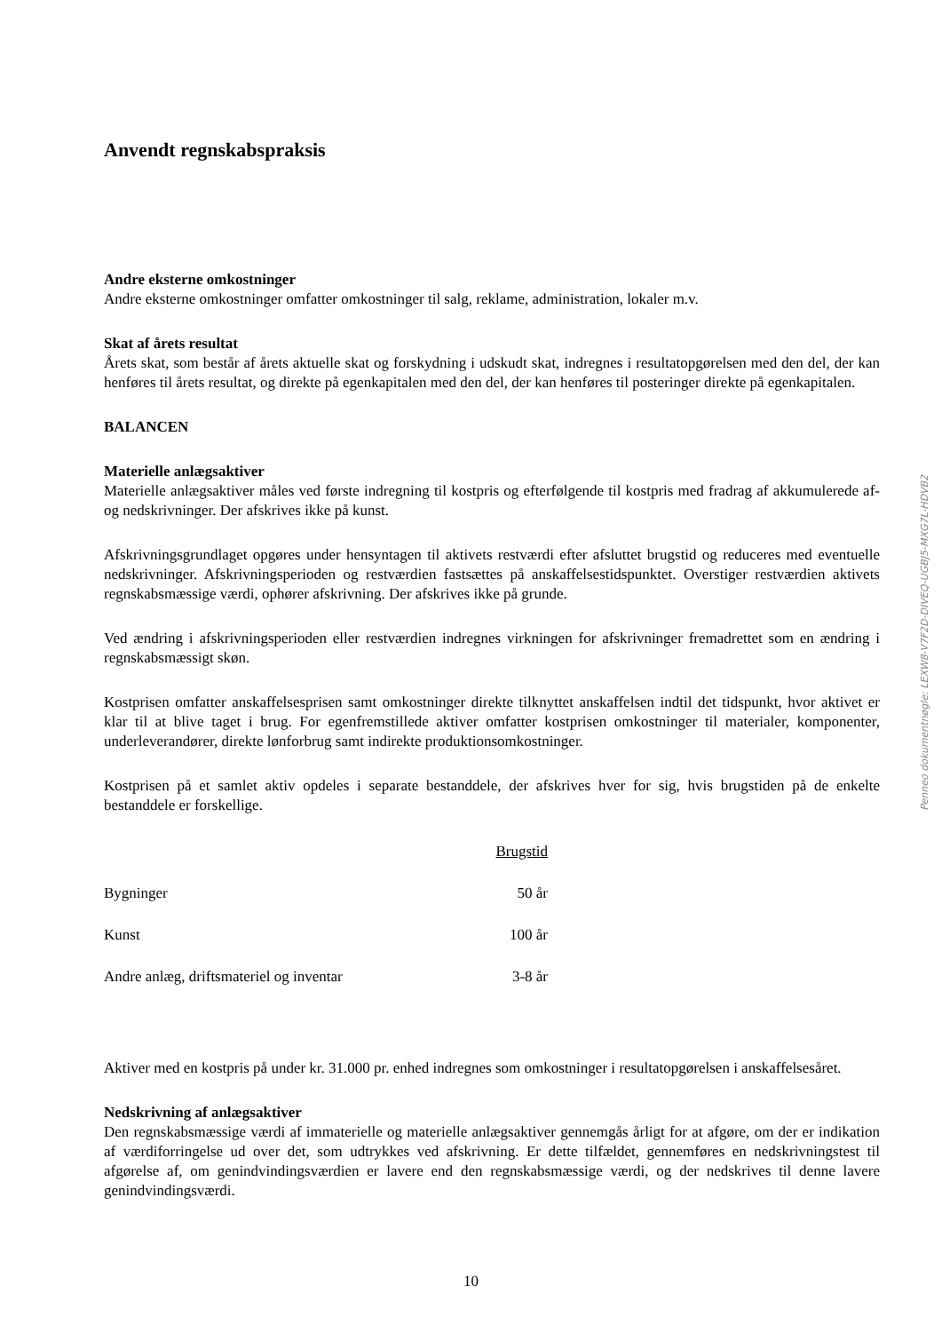Anvendt regnskabspraksis
Andre eksterne omkostninger
Andre eksterne omkostninger omfatter omkostninger til salg, reklame, administration, lokaler m.v.
Skat af årets resultat
Årets skat, som består af årets aktuelle skat og forskydning i udskudt skat, indregnes i resultatopgørelsen med den del, der kan henføres til årets resultat, og direkte på egenkapitalen med den del, der kan henføres til posteringer direkte på egenkapitalen.
BALANCEN
Materielle anlægsaktiver
Materielle anlægsaktiver måles ved første indregning til kostpris og efterfølgende til kostpris med fradrag af akkumulerede af- og nedskrivninger. Der afskrives ikke på kunst.
Afskrivningsgrundlaget opgøres under hensyntagen til aktivets restværdi efter afsluttet brugstid og reduceres med eventuelle nedskrivninger. Afskrivningsperioden og restværdien fastsættes på anskaffelsestidspunktet. Overstiger restværdien aktivets regnskabsmæssige værdi, ophører afskrivning. Der afskrives ikke på grunde.
Ved ændring i afskrivningsperioden eller restværdien indregnes virkningen for afskrivninger fremadrettet som en ændring i regnskabsmæssigt skøn.
Kostprisen omfatter anskaffelsesprisen samt omkostninger direkte tilknyttet anskaffelsen indtil det tidspunkt, hvor aktivet er klar til at blive taget i brug. For egenfremstillede aktiver omfatter kostprisen omkostninger til materialer, komponenter, underleverandører, direkte lønforbrug samt indirekte produktionsomkostninger.
Kostprisen på et samlet aktiv opdeles i separate bestanddele, der afskrives hver for sig, hvis brugstiden på de enkelte bestanddele er forskellige.
| | Brugstid |
| Bygninger | 50 år |
| Kunst | 100 år |
| Andre anlæg, driftsmateriel og inventar | 3-8 år |
Aktiver med en kostpris på under kr. 31.000 pr. enhed indregnes som omkostninger i resultatopgørelsen i anskaffelsesåret.
Nedskrivning af anlægsaktiver
Den regnskabsmæssige værdi af immaterielle og materielle anlægsaktiver gennemgås årligt for at afgøre, om der er indikation af værdiforringelse ud over det, som udtrykkes ved afskrivning. Er dette tilfældet, gennemføres en nedskrivningstest til afgørelse af, om genindvindingsværdien er lavere end den regnskabsmæssige værdi, og der nedskrives til denne lavere genindvindingsværdi.
Penneo dokumentnøgle: LEXW8-V7F2D-DIVEQ-UGBJ5-MXG7L-HDVB2
10